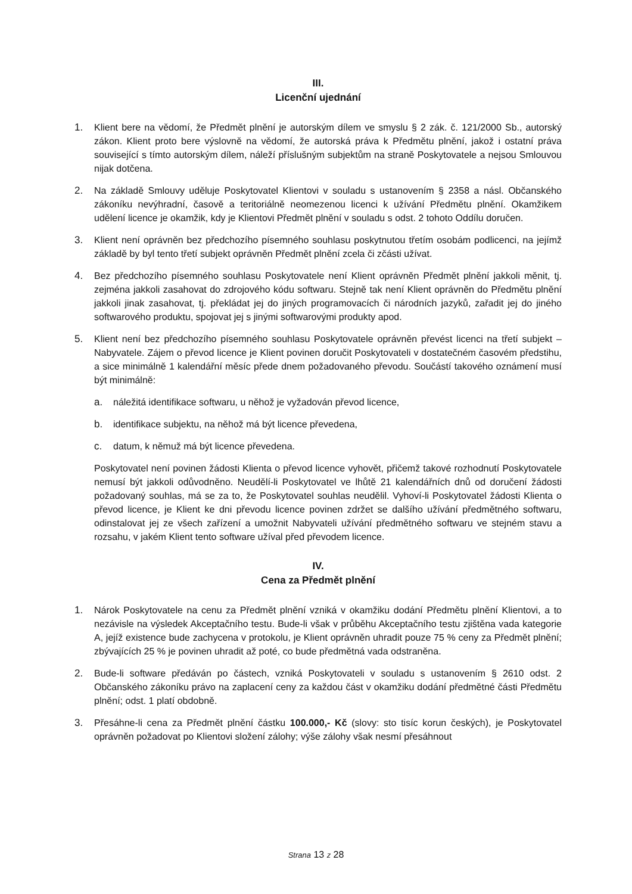III.
Licenční ujednání
1. Klient bere na vědomí, že Předmět plnění je autorským dílem ve smyslu § 2 zák. č. 121/2000 Sb., autorský zákon. Klient proto bere výslovně na vědomí, že autorská práva k Předmětu plnění, jakož i ostatní práva související s tímto autorským dílem, náleží příslušným subjektům na straně Poskytovatele a nejsou Smlouvou nijak dotčena.
2. Na základě Smlouvy uděluje Poskytovatel Klientovi v souladu s ustanovením § 2358 a násl. Občanského zákoníku nevýhradní, časově a teritoriálně neomezenou licenci k užívání Předmětu plnění. Okamžikem udělení licence je okamžik, kdy je Klientovi Předmět plnění v souladu s odst. 2 tohoto Oddílu doručen.
3. Klient není oprávněn bez předchozího písemného souhlasu poskytnutou třetím osobám podlicenci, na jejímž základě by byl tento třetí subjekt oprávněn Předmět plnění zcela či zčásti užívat.
4. Bez předchozího písemného souhlasu Poskytovatele není Klient oprávněn Předmět plnění jakkoli měnit, tj. zejména jakkoli zasahovat do zdrojového kódu softwaru. Stejně tak není Klient oprávněn do Předmětu plnění jakkoli jinak zasahovat, tj. překládat jej do jiných programovacích či národních jazyků, zařadit jej do jiného softwarového produktu, spojovat jej s jinými softwarovými produkty apod.
5. Klient není bez předchozího písemného souhlasu Poskytovatele oprávněn převést licenci na třetí subjekt – Nabyvatele. Zájem o převod licence je Klient povinen doručit Poskytovateli v dostatečném časovém předstihu, a sice minimálně 1 kalendářní měsíc přede dnem požadovaného převodu. Součástí takového oznámení musí být minimálně:
a. náležitá identifikace softwaru, u něhož je vyžadován převod licence,
b. identifikace subjektu, na něhož má být licence převedena,
c. datum, k němuž má být licence převedena.
Poskytovatel není povinen žádosti Klienta o převod licence vyhovět, přičemž takové rozhodnutí Poskytovatele nemusí být jakkoli odůvodněno. Neudělí-li Poskytovatel ve lhůtě 21 kalendářních dnů od doručení žádosti požadovaný souhlas, má se za to, že Poskytovatel souhlas neudělil. Vyhoví-li Poskytovatel žádosti Klienta o převod licence, je Klient ke dni převodu licence povinen zdržet se dalšího užívání předmětného softwaru, odinstalovat jej ze všech zařízení a umožnit Nabyvateli užívání předmětného softwaru ve stejném stavu a rozsahu, v jakém Klient tento software užíval před převodem licence.
IV.
Cena za Předmět plnění
1. Nárok Poskytovatele na cenu za Předmět plnění vzniká v okamžiku dodání Předmětu plnění Klientovi, a to nezávisle na výsledek Akceptačního testu. Bude-li však v průběhu Akceptačního testu zjištěna vada kategorie A, jejíž existence bude zachycena v protokolu, je Klient oprávněn uhradit pouze 75 % ceny za Předmět plnění; zbývajících 25 % je povinen uhradit až poté, co bude předmětná vada odstraněna.
2. Bude-li software předáván po částech, vzniká Poskytovateli v souladu s ustanovením § 2610 odst. 2 Občanského zákoníku právo na zaplacení ceny za každou část v okamžiku dodání předmětné části Předmětu plnění; odst. 1 platí obdobně.
3. Přesáhne-li cena za Předmět plnění částku 100.000,- Kč (slovy: sto tisíc korun českých), je Poskytovatel oprávněn požadovat po Klientovi složení zálohy; výše zálohy však nesmí přesáhnout
Strana 13 z 28